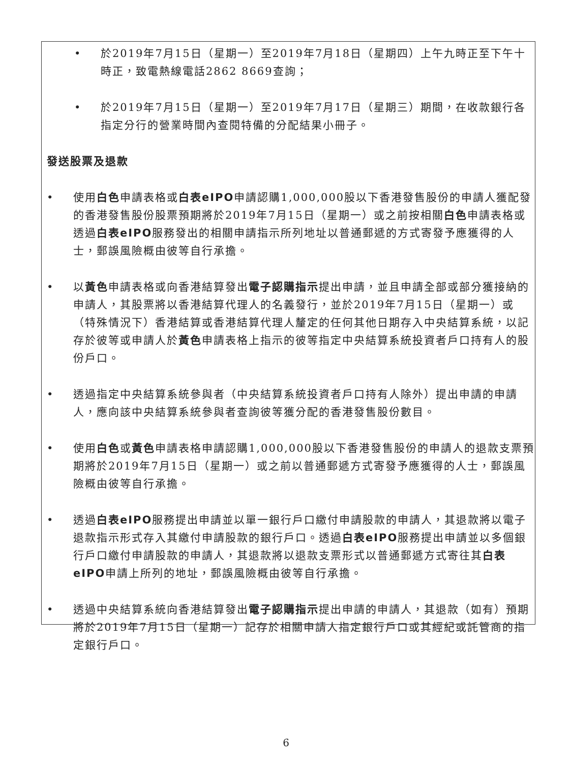• 於2019年7月15日（星期一）至2019年7月18日（星期四）上午九時正至下午十時正，致電熱線電話2862 8669查詢；
• 於2019年7月15日（星期一）至2019年7月17日（星期三）期間，在收款銀行各指定分行的營業時間內查閱特備的分配結果小冊子。
發送股票及退款
• 使用白色申請表格或白表eIPO申請認購1,000,000股以下香港發售股份的申請人獲配發的香港發售股份股票預期將於2019年7月15日（星期一）或之前按相關白色申請表格或透過白表eIPO服務發出的相關申請指示所列地址以普通郵遞的方式寄發予應獲得的人士，郵誤風險概由彼等自行承擔。
• 以黃色申請表格或向香港結算發出電子認購指示提出申請，並且申請全部或部分獲接納的申請人，其股票將以香港結算代理人的名義發行，並於2019年7月15日（星期一）或（特殊情況下）香港結算或香港結算代理人釐定的任何其他日期存入中央結算系統，以記存於彼等或申請人於黃色申請表格上指示的彼等指定中央結算系統投資者戶口持有人的股份戶口。
• 透過指定中央結算系統參與者（中央結算系統投資者戶口持有人除外）提出申請的申請人，應向該中央結算系統參與者查詢彼等獲分配的香港發售股份數目。
• 使用白色或黃色申請表格申請認購1,000,000股以下香港發售股份的申請人的退款支票預期將於2019年7月15日（星期一）或之前以普通郵遞方式寄發予應獲得的人士，郵誤風險概由彼等自行承擔。
• 透過白表eIPO服務提出申請並以單一銀行戶口繳付申請股款的申請人，其退款將以電子退款指示形式存入其繳付申請股款的銀行戶口。透過白表eIPO服務提出申請並以多個銀行戶口繳付申請股款的申請人，其退款將以退款支票形式以普通郵遞方式寄往其白表eIPO申請上所列的地址，郵誤風險概由彼等自行承擔。
• 透過中央結算系統向香港結算發出電子認購指示提出申請的申請人，其退款（如有）預期將於2019年7月15日（星期一）記存於相關申請人指定銀行戶口或其經紀或託管商的指定銀行戶口。
6